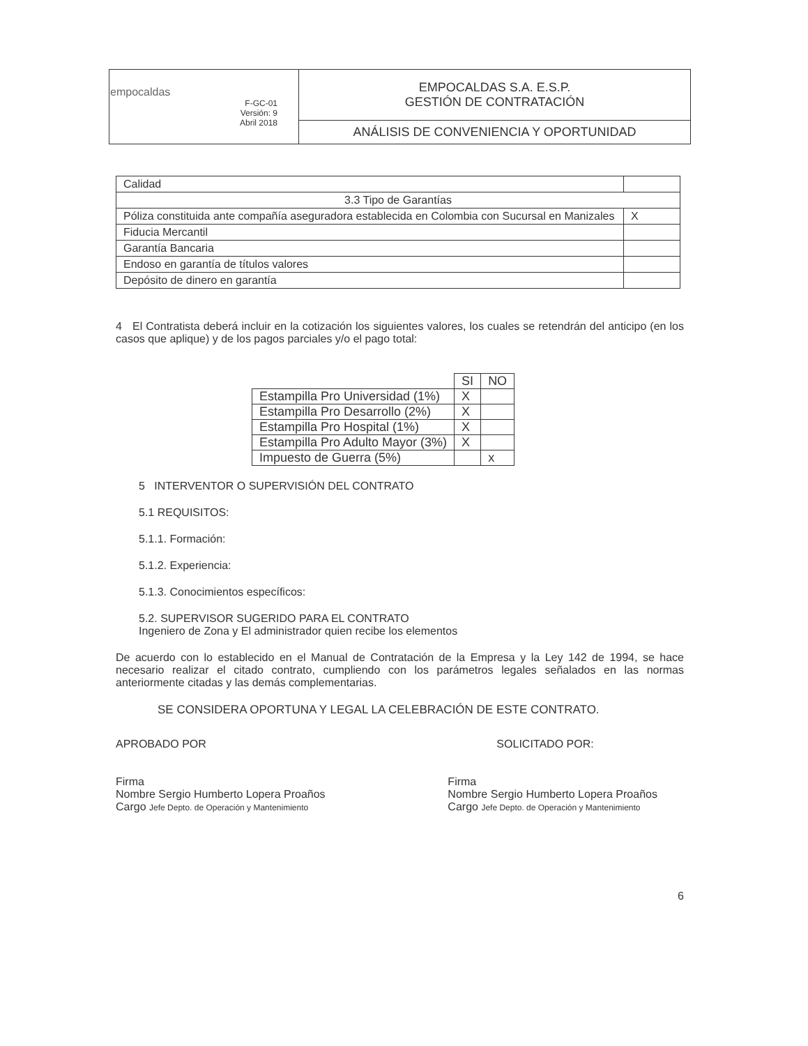| empocaldas F-GC-01 Versión: 9 Abril 2018 | EMPOCALDAS S.A. E.S.P. GESTIÓN DE CONTRATACIÓN |
| | ANÁLISIS DE CONVENIENCIA Y OPORTUNIDAD |
| Calidad | |
| 3.3 Tipo de Garantías | |
| Póliza constituida ante compañía aseguradora establecida en Colombia con Sucursal en Manizales | X |
| Fiducia Mercantil | |
| Garantía Bancaria | |
| Endoso en garantía de títulos valores | |
| Depósito de dinero en garantía | |
4 El Contratista deberá incluir en la cotización los siguientes valores, los cuales se retendrán del anticipo (en los casos que aplique) y de los pagos parciales y/o el pago total:
| | SI | NO |
| Estampilla Pro Universidad (1%) | X | |
| Estampilla Pro Desarrollo (2%) | X | |
| Estampilla Pro Hospital (1%) | X | |
| Estampilla Pro Adulto Mayor (3%) | X | |
| Impuesto de Guerra (5%) | | x |
5 INTERVENTOR O SUPERVISIÓN DEL CONTRATO
5.1 REQUISITOS:
5.1.1. Formación:
5.1.2. Experiencia:
5.1.3. Conocimientos específicos:
5.2. SUPERVISOR SUGERIDO PARA EL CONTRATO
Ingeniero de Zona y El administrador quien recibe los elementos
De acuerdo con lo establecido en el Manual de Contratación de la Empresa y la Ley 142 de 1994, se hace necesario realizar el citado contrato, cumpliendo con los parámetros legales señalados en las normas anteriormente citadas y las demás complementarias.
SE CONSIDERA OPORTUNA Y LEGAL LA CELEBRACIÓN DE ESTE CONTRATO.
APROBADO POR
Firma
Nombre Sergio Humberto Lopera Proaños
Cargo Jefe Depto. de Operación y Mantenimiento
SOLICITADO POR:
Firma
Nombre Sergio Humberto Lopera Proaños
Cargo Jefe Depto. de Operación y Mantenimiento
6